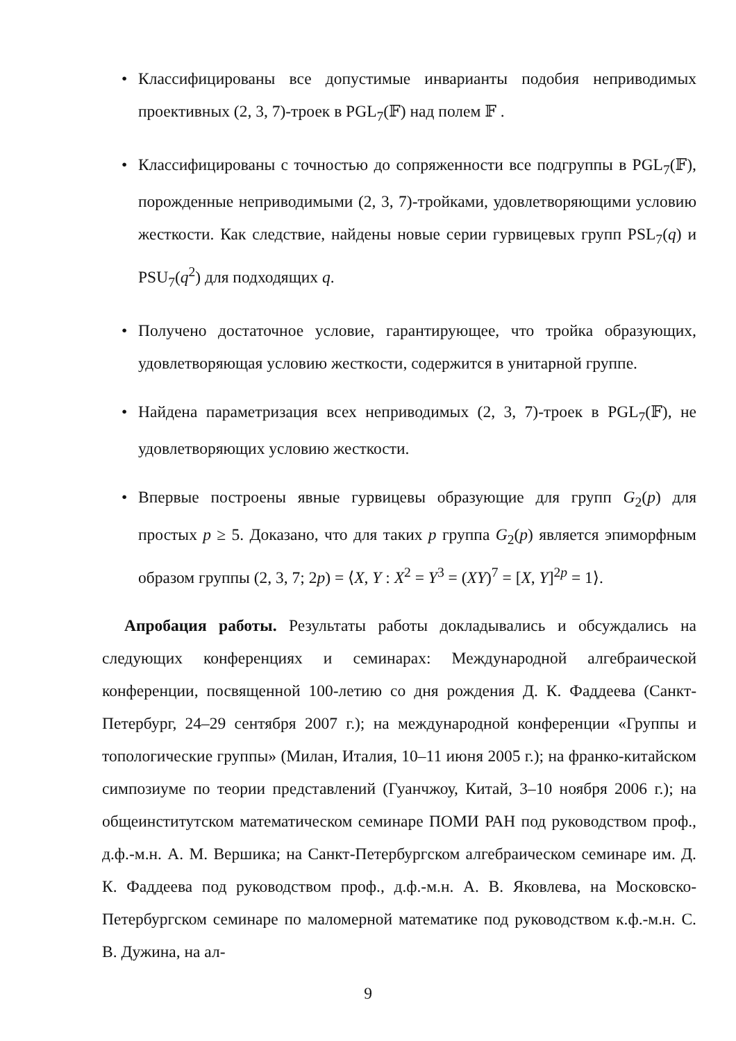• Классифицированы все допустимые инварианты подобия неприводимых проективных (2, 3, 7)-троек в PGL<sub>7</sub>(𝔽) над полем 𝔽 .
• Классифицированы с точностью до сопряженности все подгруппы в PGL<sub>7</sub>(𝔽), порожденные неприводимыми (2, 3, 7)-тройками, удовлетворяющими условию жесткости. Как следствие, найдены новые серии гурвицевых групп PSL<sub>7</sub>(q) и PSU<sub>7</sub>(q<sup>2</sup>) для подходящих q.
• Получено достаточное условие, гарантирующее, что тройка образующих, удовлетворяющая условию жесткости, содержится в унитарной группе.
• Найдена параметризация всех неприводимых (2, 3, 7)-троек в PGL<sub>7</sub>(𝔽), не удовлетворяющих условию жесткости.
• Впервые построены явные гурвицевы образующие для групп G<sub>2</sub>(p) для простых p ≥ 5. Доказано, что для таких p группа G<sub>2</sub>(p) является эпиморфным образом группы (2, 3, 7; 2p) = ⟨X, Y : X<sup>2</sup> = Y<sup>3</sup> = (XY)<sup>7</sup> = [X, Y]<sup>2p</sup> = 1⟩.
Апробация работы. Результаты работы докладывались и обсуждались на следующих конференциях и семинарах: Международной алгебраической конференции, посвященной 100-летию со дня рождения Д. К. Фаддеева (Санкт-Петербург, 24–29 сентября 2007 г.); на международной конференции «Группы и топологические группы» (Милан, Италия, 10–11 июня 2005 г.); на франко-китайском симпозиуме по теории представлений (Гуанчжоу, Китай, 3–10 ноября 2006 г.); на общеинститутском математическом семинаре ПОМИ РАН под руководством проф., д.ф.-м.н. А. М. Вершика; на Санкт-Петербургском алгебраическом семинаре им. Д. К. Фаддеева под руководством проф., д.ф.-м.н. А. В. Яковлева, на Московско-Петербургском семинаре по маломерной математике под руководством к.ф.-м.н. С. В. Дужина, на ал-
9